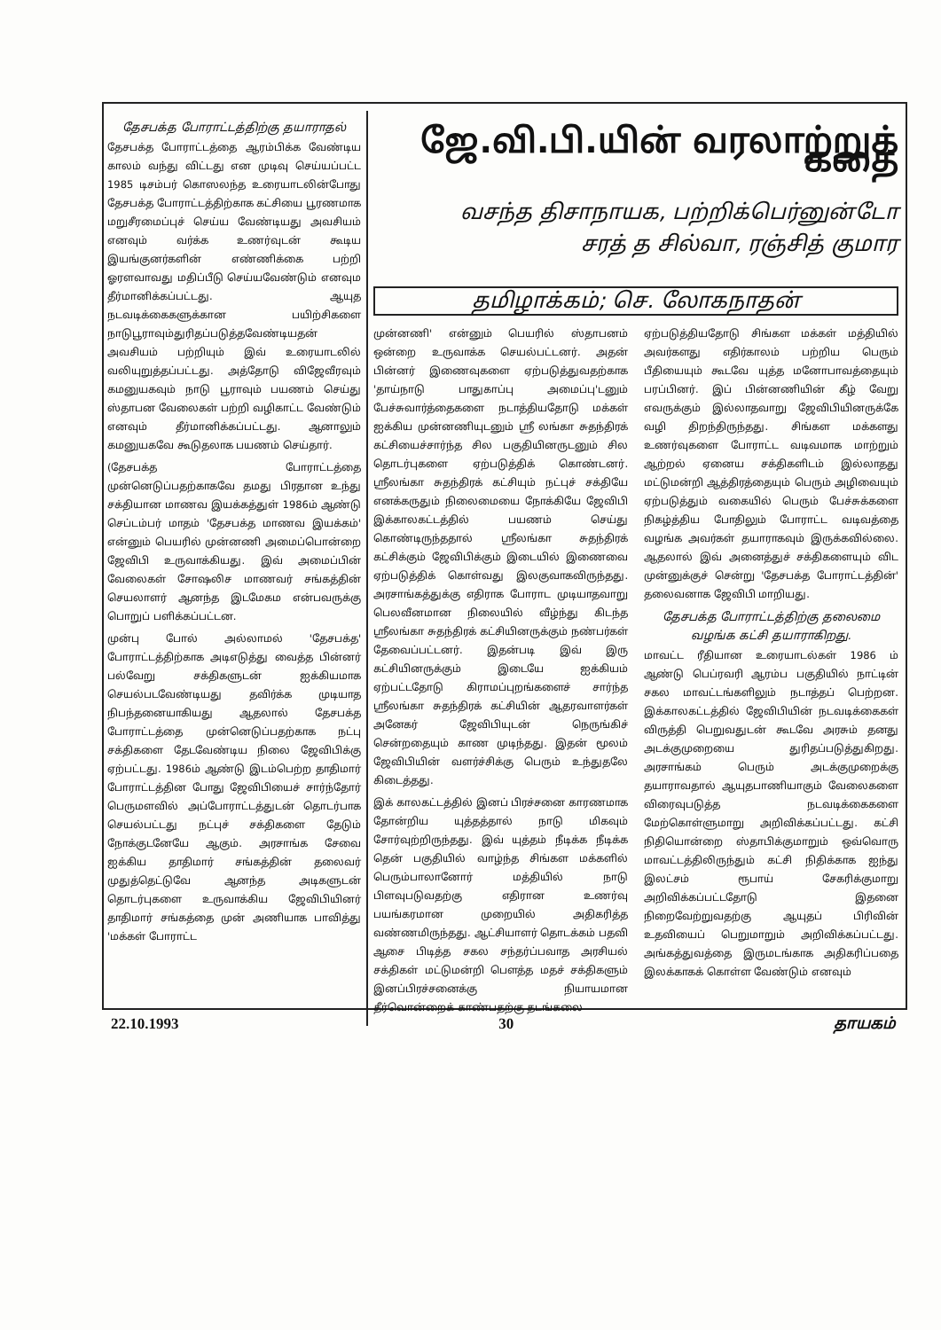தேசபக்த போராட்டத்திற்கு தயாராதல்
தேசபக்த போராட்டத்தை ஆரம்பிக்க வேண்டிய காலம் வந்து விட்டது என முடிவு செய்யப்பட்ட 1985 டிசம்பர் கொஸலந்த உரையாடலின்போது தேசபக்த போராட்டத்திற்காக கட்சியை பூரணமாக மறுசீரமைப்புச் செய்ய வேண்டியது அவசியம் எனவும் வர்க்க உணர்வுடன் கூடிய இயங்குனர்களின் எண்ணிக்கை பற்றி ஓரளவாவது மதிப்பீடு செய்யவேண்டும் எனவும தீர்மானிக்கப்பட்டது. ஆயுத நடவடிக்கைகளுக்கான பயிற்சிகளை நாடுபூராவும்துரிதப்படுத்தவேண்டியதன் அவசியம் பற்றியும் இவ் உரையாடலில் வலியுறுத்தப்பட்டது. அத்தோடு விஜேவீரவும் கமனுயகவும் நாடு பூராவும் பயணம் செய்து ஸ்தாபன வேலைகள் பற்றி வழிகாட்ட வேண்டும் எனவும் தீர்மானிக்கப்பட்டது. ஆனாலும் கமனுயகவே கூடுதலாக பயணம் செய்தார்.
(தேசபக்த போராட்டத்தை முன்னெடுப்பதற்காகவே தமது பிரதான உந்து சக்தியான மாணவ இயக்கத்துள் 1986ம் ஆண்டு செப்டம்பர் மாதம் 'தேசபக்த மாணவ இயக்கம்' என்னும் பெயரில் முன்னணி அமைப்பொன்றை ஜேவிபி உருவாக்கியது. இவ் அமைப்பின் வேலைகள் சோஷலிச மாணவர் சங்கத்தின் செயலாளர் ஆனந்த இடமேகம என்பவருக்கு பொறுப் பளிக்கப்பட்டன.
முன்பு போல் அல்லாமல் 'தேசபக்த' போராட்டத்திற்காக அடிஎடுத்து வைத்த பின்னர் பல்வேறு சக்திகளுடன் ஐக்கியமாக செயல்படவேண்டியது தவிர்க்க முடியாத நிபந்தனையாகியது ஆதலால் தேசபக்த போராட்டத்தை முன்னெடுப்பதற்காக நட்பு சக்திகளை தேடவேண்டிய நிலை ஜேவிபிக்கு ஏற்பட்டது. 1986ம் ஆண்டு இடம்பெற்ற தாதிமார் போராட்டத்தின போது ஜேவிபியைச் சார்ந்தோர் பெருமளவில் அப்போராட்டத்துடன் தொடர்பாக செயல்பட்டது நட்புச் சக்திகளை தேடும் நோக்குடனேயே ஆகும். அரசாங்க சேவை ஐக்கிய தாதிமார் சங்கத்தின் தலைவர் முதுத்தெட்டுவே ஆனந்த அடிகளுடன் தொடர்புகளை உருவாக்கிய ஜேவிபியினர் தாதிமார் சங்கத்தை முன் அணியாக பாவித்து 'மக்கள் போராட்ட
ஜே.வி.பி.யின் வரலாற்றுக் கதை
வசந்த திசாநாயக, பற்றிக்பெர்னுன்டோ
சரத் த சில்வா, ரஞ்சித் குமார
தமிழாக்கம்; செ. லோகநாதன்
முன்னணி' என்னும் பெயரில் ஸ்தாபனம் ஒன்றை உருவாக்க செயல்பட்டனர். அதன் பின்னர் இணைவுகளை ஏற்படுத்துவதற்காக 'தாய்நாடு பாதுகாப்பு அமைப்பு'டனும் பேச்சுவார்த்தைகளை நடாத்தியதோடு மக்கள் ஐக்கிய முன்னணியுடனும் ஸ்ரீ லங்கா சுதந்திரக் கட்சியைச்சார்ந்த சில பகுதியினருடனும் சில தொடர்புகளை ஏற்படுத்திக் கொண்டனர். ஸ்ரீலங்கா சுதந்திரக் கட்சியும் நட்புச் சக்தியே எனக்கருதும் நிலைமையை நோக்கியே ஜேவிபி இக்காலகட்டத்தில் பயணம் செய்து கொண்டிருந்ததால் ஸ்ரீலங்கா சுதந்திரக் கட்சிக்கும் ஜேவிபிக்கும் இடையில் இணைவை ஏற்படுத்திக் கொள்வது இலகுவாகவிருந்தது. அரசாங்கத்துக்கு எதிராக போராட முடியாதவாறு பெலவீனமான நிலையில் வீழ்ந்து கிடந்த ஸ்ரீலங்கா சுதந்திரக் கட்சியினருக்கும் நண்பர்கள் தேவைப்பட்டனர். இதன்படி இவ் இரு கட்சியினருக்கும் இடையே ஐக்கியம் ஏற்பட்டதோடு கிராமப்புறங்களைச் சார்ந்த ஸ்ரீலங்கா சுதந்திரக் கட்சியின் ஆதரவாளர்கள் அனேகர் ஜேவிபியுடன் நெருங்கிச் சென்றதையும் காண முடிந்தது. இதன் மூலம் ஜேவிபியின் வளர்ச்சிக்கு பெரும் உந்துதலே கிடைத்தது.
இக் காலகட்டத்தில் இனப் பிரச்சனை காரணமாக தோன்றிய யுத்தத்தால் நாடு மிகவும் சோர்வுற்றிருந்தது. இவ் யுத்தம் நீடிக்க நீடிக்க தென் பகுதியில் வாழ்ந்த சிங்கள மக்களில் பெரும்பாலானோர் மத்தியில் நாடு பிளவுபடுவதற்கு எதிரான உணர்வு பயங்கரமான முறையில் அதிகரித்த வண்ணமிருந்தது. ஆட்சியாளர் தொடக்கம் பதவி ஆசை பிடித்த சகல சந்தர்ப்பவாத அரசியல் சக்திகள் மட்டுமன்றி பௌத்த மதச் சக்திகளும் இனப்பிரச்சனைக்கு நியாயமான தீர்வொன்றைக் காண்பதற்கு தடங்கலை
ஏற்படுத்தியதோடு சிங்கள மக்கள் மத்தியில் அவர்களது எதிர்காலம் பற்றிய பெரும் பீதியையும் கூடவே யுத்த மனோபாவத்தையும் பரப்பினர். இப் பின்னணியின் கீழ் வேறு எவருக்கும் இல்லாதவாறு ஜேவிபியினருக்கே வழி திறந்திருந்தது. சிங்கள மக்களது உணர்வுகளை போராட்ட வடிவமாக மாற்றும் ஆற்றல் ஏனைய சக்திகளிடம் இல்லாதது மட்டுமன்றி ஆத்திரத்தையும் பெரும் அழிவையும் ஏற்படுத்தும் வகையில் பெரும் பேச்சுக்களை நிகழ்த்திய போதிலும் போராட்ட வடிவத்தை வழங்க அவர்கள் தயாராகவும் இருக்கவில்லை. ஆதலால் இவ் அனைத்துச் சக்திகளையும் விட முன்னுக்குச் சென்று 'தேசபக்த போராட்டத்தின்' தலைவனாக ஜேவிபி மாறியது.
தேசபக்த போராட்டத்திற்கு தலைமை வழங்க கட்சி தயாராகிறது.
மாவட்ட ரீதியான உரையாடல்கள் 1986 ம் ஆண்டு பெப்ரவரி ஆரம்ப பகுதியில் நாட்டின் சகல மாவட்டங்களிலும் நடாத்தப் பெற்றன. இக்காலகட்டத்தில் ஜேவிபியின் நடவடிக்கைகள் விருத்தி பெறுவதுடன் கூடவே அரசும் தனது அடக்குமுறையை துரிதப்படுத்துகிறது. அரசாங்கம் பெரும் அடக்குமுறைக்கு தயாராவதால் ஆயுதபாணியாகும் வேலைகளை விரைவுபடுத்த நடவடிக்கைகளை மேற்கொள்ளுமாறு அறிவிக்கப்பட்டது. கட்சி நிதியொன்றை ஸ்தாபிக்குமாறும் ஒவ்வொரு மாவட்டத்திலிருந்தும் கட்சி நிதிக்காக ஐந்து இலட்சம் ரூபாய் சேகரிக்குமாறு அறிவிக்கப்பட்டதோடு இதனை நிறைவேற்றுவதற்கு ஆயுதப் பிரிவின் உதவியைப் பெறுமாறும் அறிவிக்கப்பட்டது. அங்கத்துவத்தை இருமடங்காக அதிகரிப்பதை இலக்காகக் கொள்ள வேண்டும் எனவும்
22.10.1993 30 தாயகம்